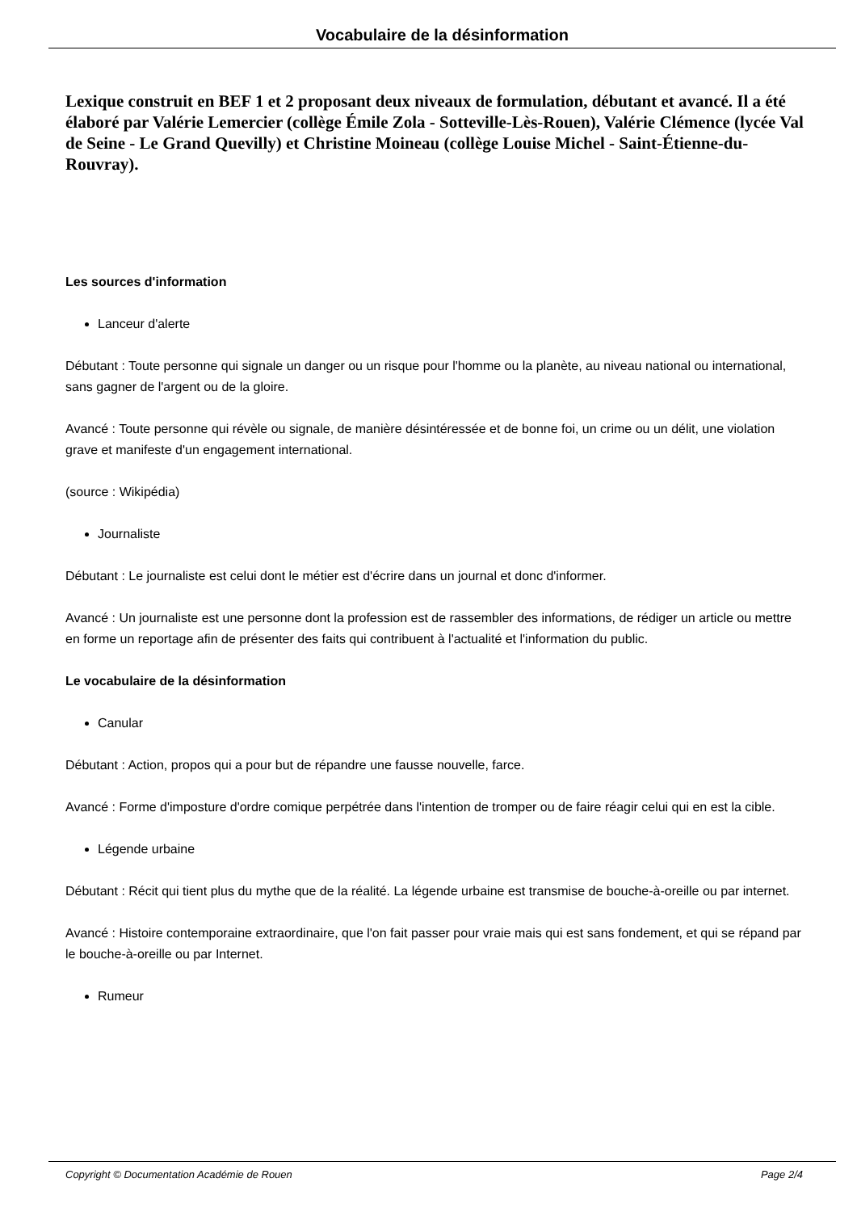Vocabulaire de la désinformation
Lexique construit en BEF 1 et 2 proposant deux niveaux de formulation, débutant et avancé. Il a été élaboré par Valérie Lemercier (collège Émile Zola - Sotteville-Lès-Rouen), Valérie Clémence (lycée Val de Seine - Le Grand Quevilly) et Christine Moineau (collège Louise Michel - Saint-Étienne-du-Rouvray).
Les sources d'information
Lanceur d'alerte
Débutant : Toute personne qui signale un danger ou un risque pour l'homme ou la planète, au niveau national ou international, sans gagner de l'argent ou de la gloire.
Avancé : Toute personne qui révèle ou signale, de manière désintéressée et de bonne foi, un crime ou un délit, une violation grave et manifeste d'un engagement international.
(source : Wikipédia)
Journaliste
Débutant : Le journaliste est celui dont le métier est d'écrire dans un journal et donc d'informer.
Avancé : Un journaliste est une personne dont la profession est de rassembler des informations, de rédiger un article ou mettre en forme un reportage afin de présenter des faits qui contribuent à l'actualité et l'information du public.
Le vocabulaire de la désinformation
Canular
Débutant : Action, propos qui a pour but de répandre une fausse nouvelle, farce.
Avancé : Forme d'imposture d'ordre comique perpétrée dans l'intention de tromper ou de faire réagir celui qui en est la cible.
Légende urbaine
Débutant : Récit qui tient plus du mythe que de la réalité. La légende urbaine est transmise de bouche-à-oreille ou par internet.
Avancé : Histoire contemporaine extraordinaire, que l'on fait passer pour vraie mais qui est sans fondement, et qui se répand par le bouche-à-oreille ou par Internet.
Rumeur
Copyright © Documentation Académie de Rouen Page 2/4